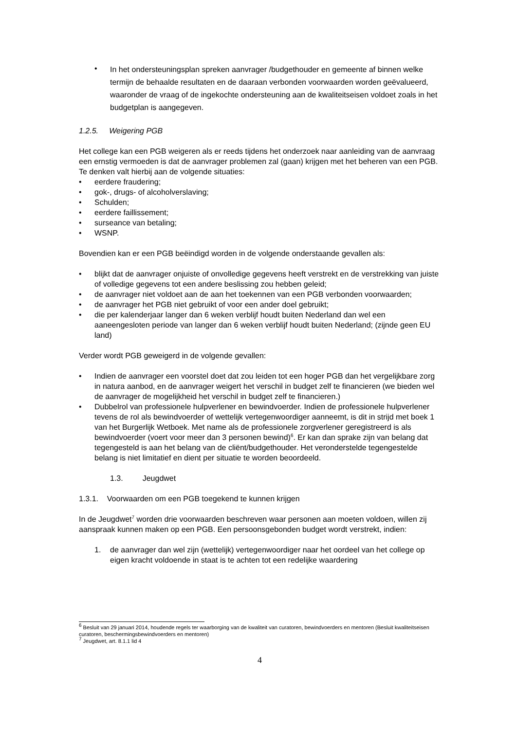• In het ondersteuningsplan spreken aanvrager /budgethouder en gemeente af binnen welke termijn de behaalde resultaten en de daaraan verbonden voorwaarden worden geëvalueerd, waaronder de vraag of de ingekochte ondersteuning aan de kwaliteitseisen voldoet zoals in het budgetplan is aangegeven.
1.2.5. Weigering PGB
Het college kan een PGB weigeren als er reeds tijdens het onderzoek naar aanleiding van de aanvraag een ernstig vermoeden is dat de aanvrager problemen zal (gaan) krijgen met het beheren van een PGB.
Te denken valt hierbij aan de volgende situaties:
• eerdere fraudering;
• gok-, drugs- of alcoholverslaving;
• Schulden;
• eerdere faillissement;
• surseance van betaling;
• WSNP.
Bovendien kan er een PGB beëindigd worden in de volgende onderstaande gevallen als:
• blijkt dat de aanvrager onjuiste of onvolledige gegevens heeft verstrekt en de verstrekking van juiste of volledige gegevens tot een andere beslissing zou hebben geleid;
• de aanvrager niet voldoet aan de aan het toekennen van een PGB verbonden voorwaarden;
• de aanvrager het PGB niet gebruikt of voor een ander doel gebruikt;
• die per kalenderjaar langer dan 6 weken verblijf houdt buiten Nederland dan wel een aaneengesloten periode van langer dan 6 weken verblijf houdt buiten Nederland; (zijnde geen EU land)
Verder wordt PGB geweigerd in de volgende gevallen:
• Indien de aanvrager een voorstel doet dat zou leiden tot een hoger PGB dan het vergelijkbare zorg in natura aanbod, en de aanvrager weigert het verschil in budget zelf te financieren (we bieden wel de aanvrager de mogelijkheid het verschil in budget zelf te financieren.)
• Dubbelrol van professionele hulpverlener en bewindvoerder. Indien de professionele hulpverlener tevens de rol als bewindvoerder of wettelijk vertegenwoordiger aanneemt, is dit in strijd met boek 1 van het Burgerlijk Wetboek. Met name als de professionele zorgverlener geregistreerd is als bewindvoerder (voert voor meer dan 3 personen bewind)<sup>6</sup>. Er kan dan sprake zijn van belang dat tegengesteld is aan het belang van de cliënt/budgethouder. Het veronderstelde tegengestelde belang is niet limitatief en dient per situatie te worden beoordeeld.
1.3. Jeugdwet
1.3.1. Voorwaarden om een PGB toegekend te kunnen krijgen
In de Jeugdwet<sup>7</sup> worden drie voorwaarden beschreven waar personen aan moeten voldoen, willen zij aanspraak kunnen maken op een PGB. Een persoonsgebonden budget wordt verstrekt, indien:
1. de aanvrager dan wel zijn (wettelijk) vertegenwoordiger naar het oordeel van het college op eigen kracht voldoende in staat is te achten tot een redelijke waardering
<sup>6</sup> Besluit van 29 januari 2014, houdende regels ter waarborging van de kwaliteit van curatoren, bewindvoerders en mentoren (Besluit kwaliteitseisen curatoren, beschermingsbewindvoerders en mentoren)
<sup>7</sup> Jeugdwet, art. 8.1.1 lid 4
4